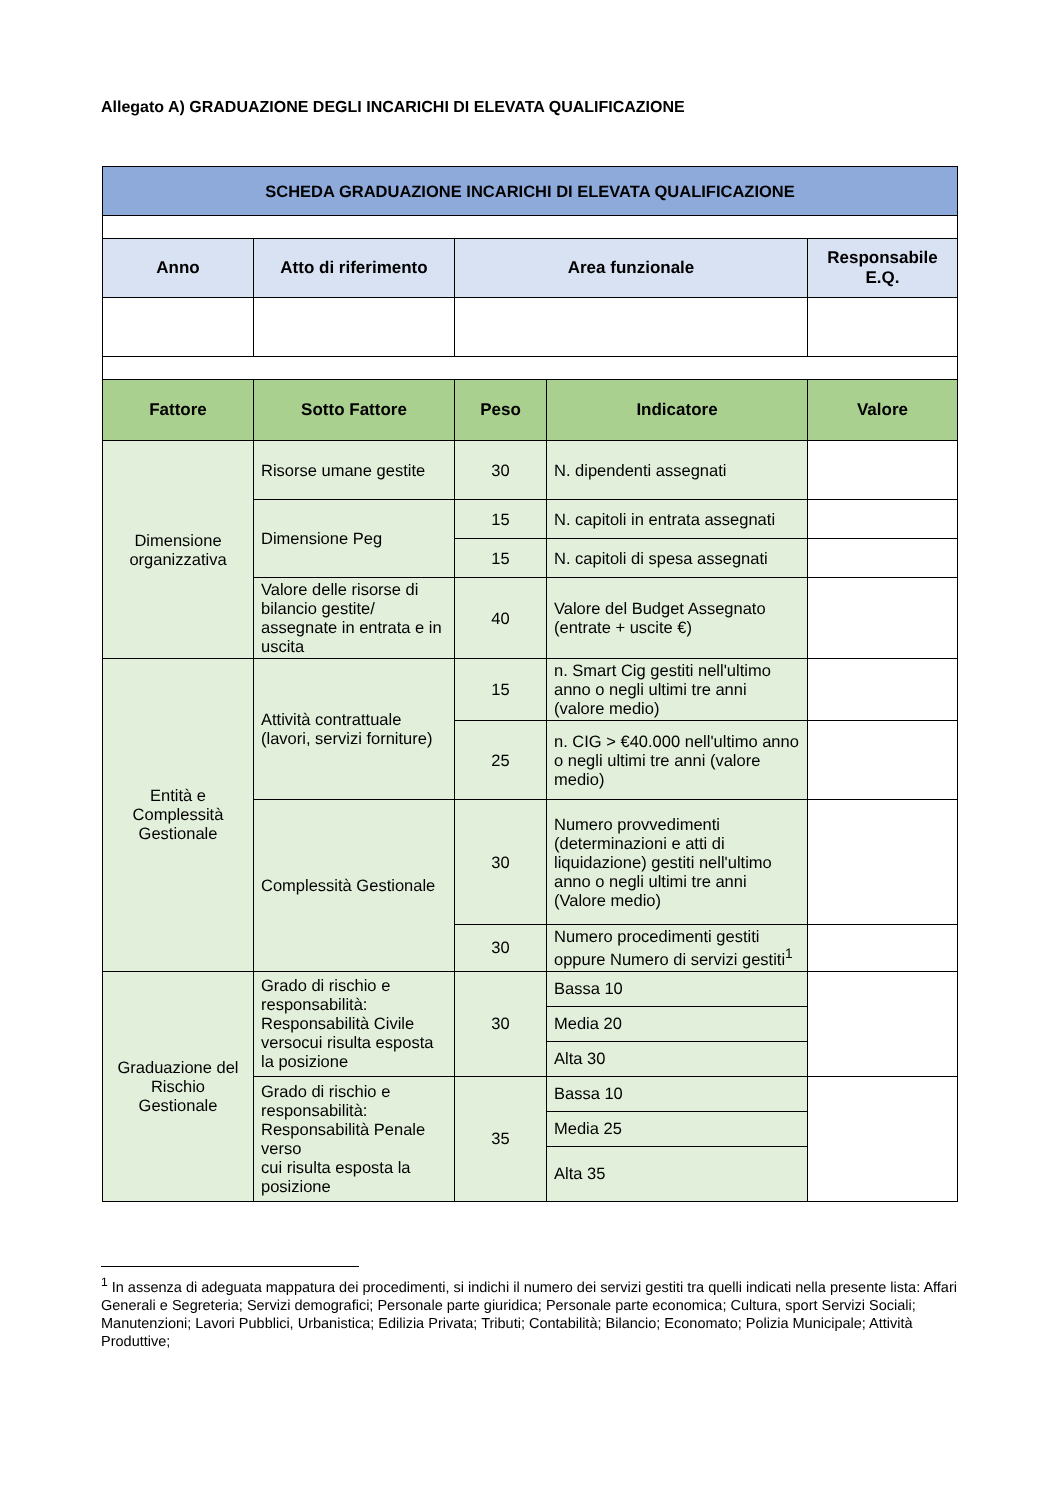Allegato A) GRADUAZIONE DEGLI INCARICHI DI ELEVATA QUALIFICAZIONE
| SCHEDA GRADUAZIONE INCARICHI DI ELEVATA QUALIFICAZIONE | | | | |
| Anno | Atto di riferimento | Area funzionale | | Responsabile E.Q. |
| Fattore | Sotto Fattore | Peso | Indicatore | Valore |
| Dimensione organizzativa | Risorse umane gestite | 30 | N. dipendenti assegnati | |
| | Dimensione Peg | 15 | N. capitoli in entrata assegnati | |
| | | 15 | N. capitoli di spesa assegnati | |
| | Valore delle risorse di bilancio gestite/ assegnate in entrata e in uscita | 40 | Valore del Budget Assegnato (entrate + uscite €) | |
| Entità e Complessità Gestionale | Attività contrattuale (lavori, servizi forniture) | 15 | n. Smart Cig gestiti nell'ultimo anno o negli ultimi tre anni (valore medio) | |
| | | 25 | n. CIG > €40.000 nell'ultimo anno o negli ultimi tre anni (valore medio) | |
| | Complessità Gestionale | 30 | Numero provvedimenti (determinazioni e atti di liquidazione) gestiti nell'ultimo anno o negli ultimi tre anni (Valore medio) | |
| | | 30 | Numero procedimenti gestiti oppure Numero di servizi gestiti<sup>1</sup> | |
| Graduazione del Rischio Gestionale | Grado di rischio e responsabilità: Responsabilità Civile versocui risulta esposta la posizione | 30 | Bassa 10 | |
| | | | Media 20 | |
| | | | Alta 30 | |
| | Grado di rischio e responsabilità: Responsabilità Penale verso cui risulta esposta la posizione | 35 | Bassa 10 | |
| | | | Media 25 | |
| | | | Alta 35 | |
<sup>1</sup> In assenza di adeguata mappatura dei procedimenti, si indichi il numero dei servizi gestiti tra quelli indicati nella presente lista: Affari Generali e Segreteria; Servizi demografici; Personale parte giuridica; Personale parte economica; Cultura, sport Servizi Sociali; Manutenzioni; Lavori Pubblici, Urbanistica; Edilizia Privata; Tributi; Contabilità; Bilancio; Economato; Polizia Municipale; Attività Produttive;